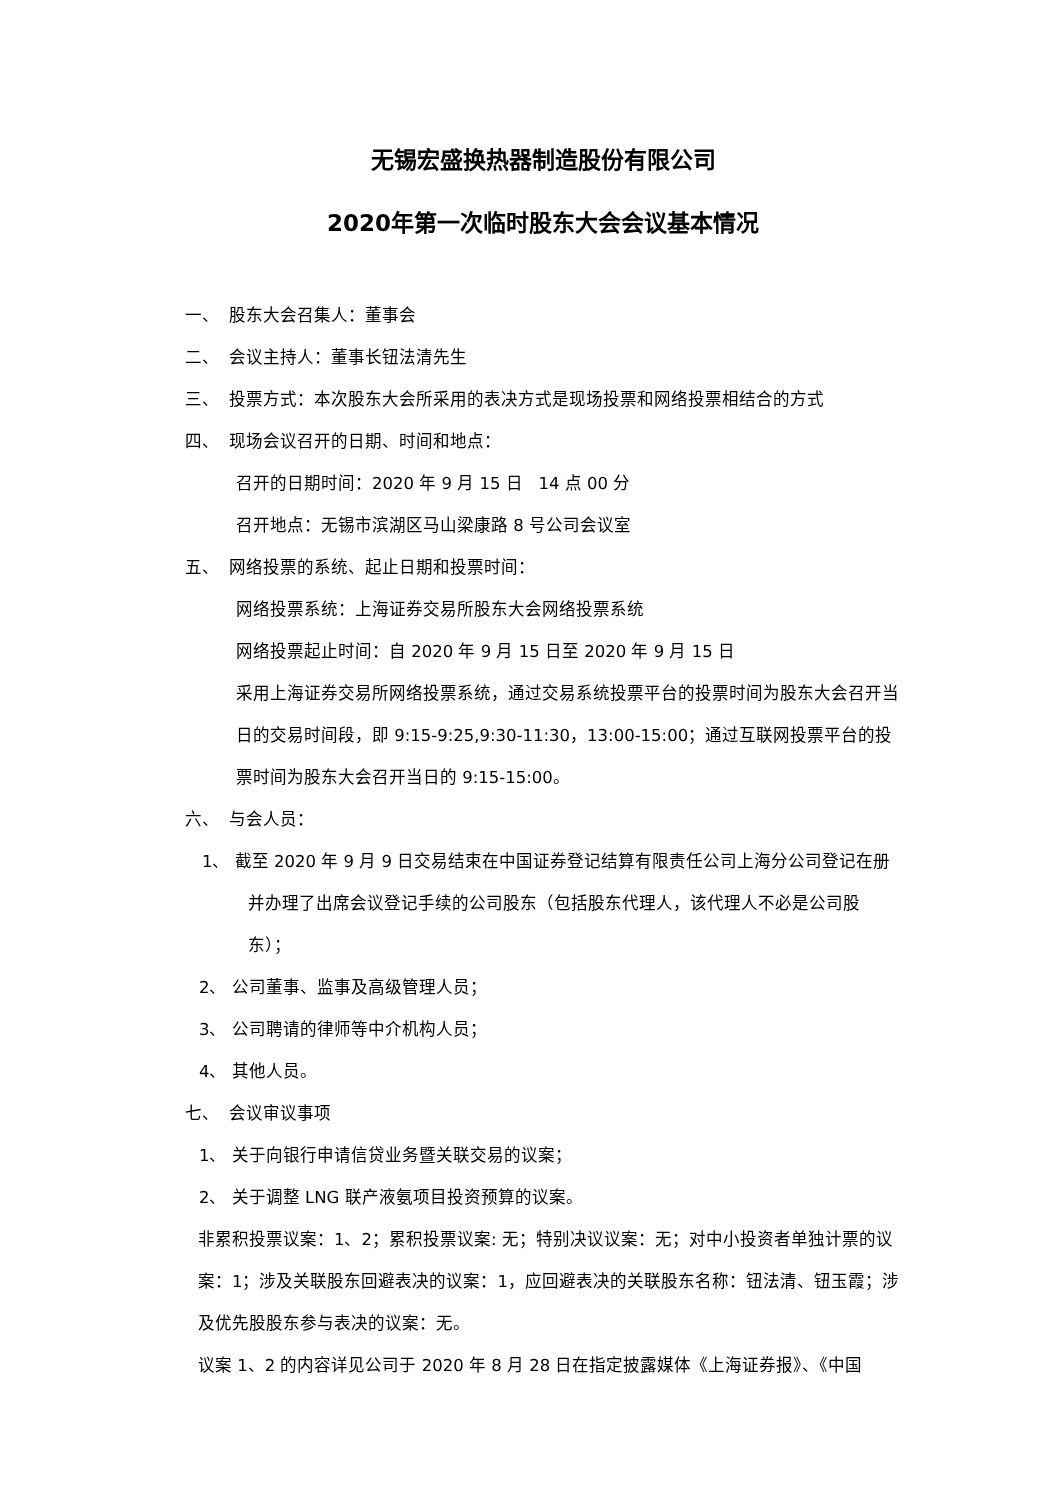无锡宏盛换热器制造股份有限公司
2020年第一次临时股东大会会议基本情况
一、 股东大会召集人：董事会
二、 会议主持人：董事长钮法清先生
三、 投票方式：本次股东大会所采用的表决方式是现场投票和网络投票相结合的方式
四、 现场会议召开的日期、时间和地点：
召开的日期时间：2020 年 9 月 15 日 14 点 00 分
召开地点：无锡市滨湖区马山梁康路 8 号公司会议室
五、 网络投票的系统、起止日期和投票时间：
网络投票系统：上海证券交易所股东大会网络投票系统
网络投票起止时间：自 2020 年 9 月 15 日至 2020 年 9 月 15 日
采用上海证券交易所网络投票系统，通过交易系统投票平台的投票时间为股东大会召开当日的交易时间段，即 9:15-9:25,9:30-11:30，13:00-15:00；通过互联网投票平台的投票时间为股东大会召开当日的 9:15-15:00。
六、 与会人员：
1、 截至 2020 年 9 月 9 日交易结束在中国证券登记结算有限责任公司上海分公司登记在册并办理了出席会议登记手续的公司股东（包括股东代理人，该代理人不必是公司股东）；
2、 公司董事、监事及高级管理人员；
3、 公司聘请的律师等中介机构人员；
4、 其他人员。
七、 会议审议事项
1、 关于向银行申请信贷业务暨关联交易的议案；
2、 关于调整 LNG 联产液氨项目投资预算的议案。
非累积投票议案：1、2；累积投票议案: 无；特别决议议案：无；对中小投资者单独计票的议案：1；涉及关联股东回避表决的议案：1，应回避表决的关联股东名称：钮法清、钮玉霞；涉及优先股股东参与表决的议案：无。
议案 1、2 的内容详见公司于 2020 年 8 月 28 日在指定披露媒体《上海证券报》、《中国